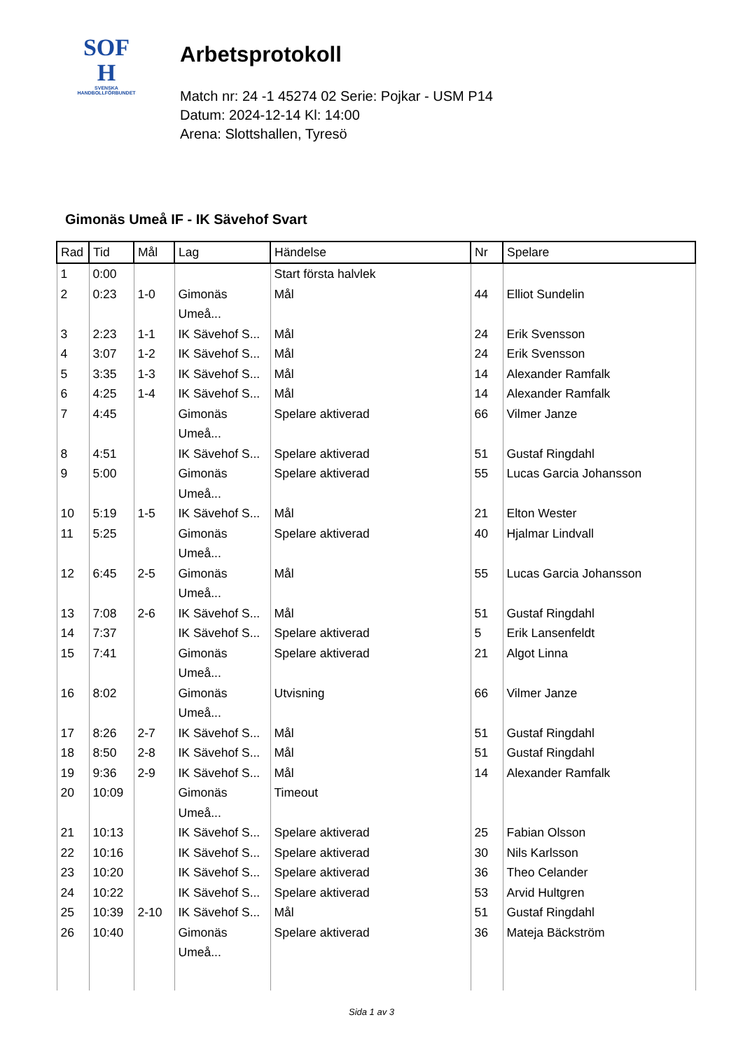SOF
H
SVENSKA
HANDBOLLFÖRBUNDET
Arbetsprotokoll
Match nr: 24 -1 45274 02 Serie: Pojkar - USM P14
Datum: 2024-12-14 Kl: 14:00
Arena: Slottshallen, Tyresö
Gimonäs Umeå IF - IK Sävehof Svart
| Rad | Tid | Mål | Lag | Händelse | Nr | Spelare |
| --- | --- | --- | --- | --- | --- | --- |
| 1 | 0:00 | | | Start första halvlek | | |
| 2 | 0:23 | 1-0 | Gimonäs Umeå... | Mål | 44 | Elliot Sundelin |
| 3 | 2:23 | 1-1 | IK Sävehof S... | Mål | 24 | Erik Svensson |
| 4 | 3:07 | 1-2 | IK Sävehof S... | Mål | 24 | Erik Svensson |
| 5 | 3:35 | 1-3 | IK Sävehof S... | Mål | 14 | Alexander Ramfalk |
| 6 | 4:25 | 1-4 | IK Sävehof S... | Mål | 14 | Alexander Ramfalk |
| 7 | 4:45 | | Gimonäs Umeå... | Spelare aktiverad | 66 | Vilmer Janze |
| 8 | 4:51 | | IK Sävehof S... | Spelare aktiverad | 51 | Gustaf Ringdahl |
| 9 | 5:00 | | Gimonäs Umeå... | Spelare aktiverad | 55 | Lucas Garcia Johansson |
| 10 | 5:19 | 1-5 | IK Sävehof S... | Mål | 21 | Elton Wester |
| 11 | 5:25 | | Gimonäs Umeå... | Spelare aktiverad | 40 | Hjalmar Lindvall |
| 12 | 6:45 | 2-5 | Gimonäs Umeå... | Mål | 55 | Lucas Garcia Johansson |
| 13 | 7:08 | 2-6 | IK Sävehof S... | Mål | 51 | Gustaf Ringdahl |
| 14 | 7:37 | | IK Sävehof S... | Spelare aktiverad | 5 | Erik Lansenfeldt |
| 15 | 7:41 | | Gimonäs Umeå... | Spelare aktiverad | 21 | Algot Linna |
| 16 | 8:02 | | Gimonäs Umeå... | Utvisning | 66 | Vilmer Janze |
| 17 | 8:26 | 2-7 | IK Sävehof S... | Mål | 51 | Gustaf Ringdahl |
| 18 | 8:50 | 2-8 | IK Sävehof S... | Mål | 51 | Gustaf Ringdahl |
| 19 | 9:36 | 2-9 | IK Sävehof S... | Mål | 14 | Alexander Ramfalk |
| 20 | 10:09 | | Gimonäs Umeå... | Timeout | | |
| 21 | 10:13 | | IK Sävehof S... | Spelare aktiverad | 25 | Fabian Olsson |
| 22 | 10:16 | | IK Sävehof S... | Spelare aktiverad | 30 | Nils Karlsson |
| 23 | 10:20 | | IK Sävehof S... | Spelare aktiverad | 36 | Theo Celander |
| 24 | 10:22 | | IK Sävehof S... | Spelare aktiverad | 53 | Arvid Hultgren |
| 25 | 10:39 | 2-10 | IK Sävehof S... | Mål | 51 | Gustaf Ringdahl |
| 26 | 10:40 | | Gimonäs Umeå... | Spelare aktiverad | 36 | Mateja Bäckström |
Sida 1 av 3